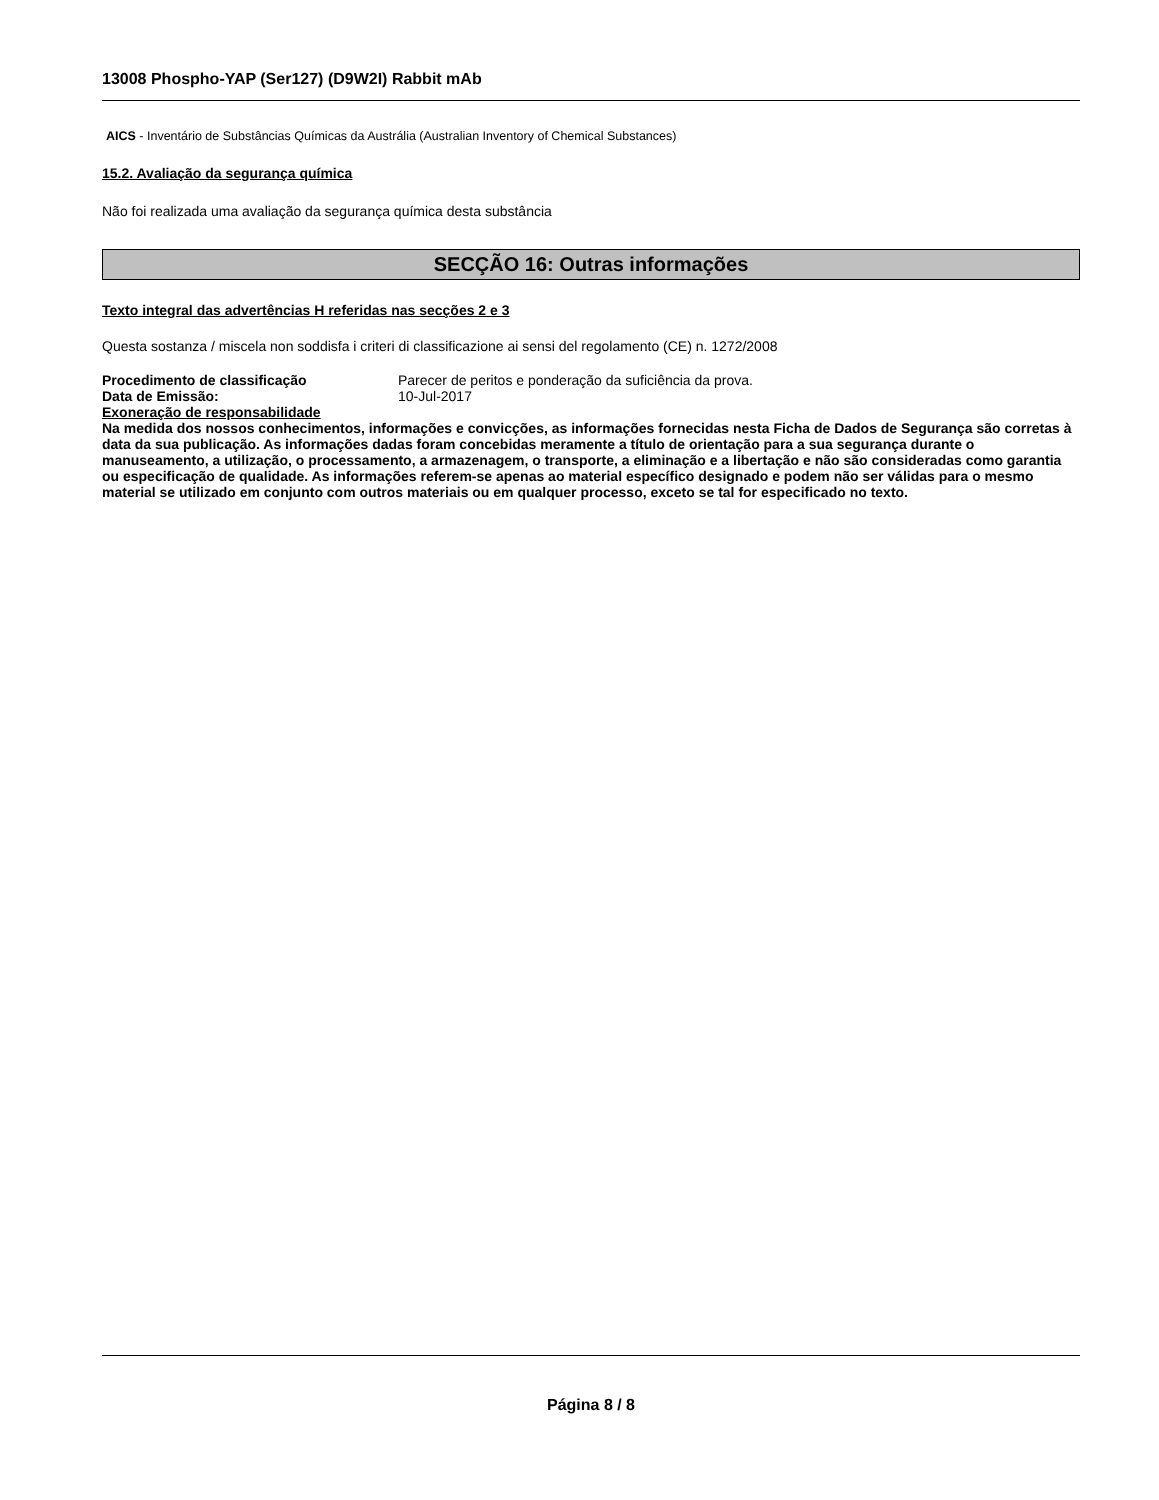13008 Phospho-YAP (Ser127) (D9W2I) Rabbit mAb
AICS - Inventário de Substâncias Químicas da Austrália (Australian Inventory of Chemical Substances)
15.2. Avaliação da segurança química
Não foi realizada uma avaliação da segurança química desta substância
SECÇÃO 16: Outras informações
Texto integral das advertências H referidas nas secções 2 e 3
Questa sostanza / miscela non soddisfa i criteri di classificazione ai sensi del regolamento (CE) n. 1272/2008
| Procedimento de classificação | Parecer de peritos e ponderação da suficiência da prova. |
| Data de Emissão: | 10-Jul-2017 |
Exoneração de responsabilidade
Na medida dos nossos conhecimentos, informações e convicções, as informações fornecidas nesta Ficha de Dados de Segurança são corretas à data da sua publicação. As informações dadas foram concebidas meramente a título de orientação para a sua segurança durante o manuseamento, a utilização, o processamento, a armazenagem, o transporte, a eliminação e a libertação e não são consideradas como garantia ou especificação de qualidade. As informações referem-se apenas ao material específico designado e podem não ser válidas para o mesmo material se utilizado em conjunto com outros materiais ou em qualquer processo, exceto se tal for especificado no texto.
Página 8 / 8